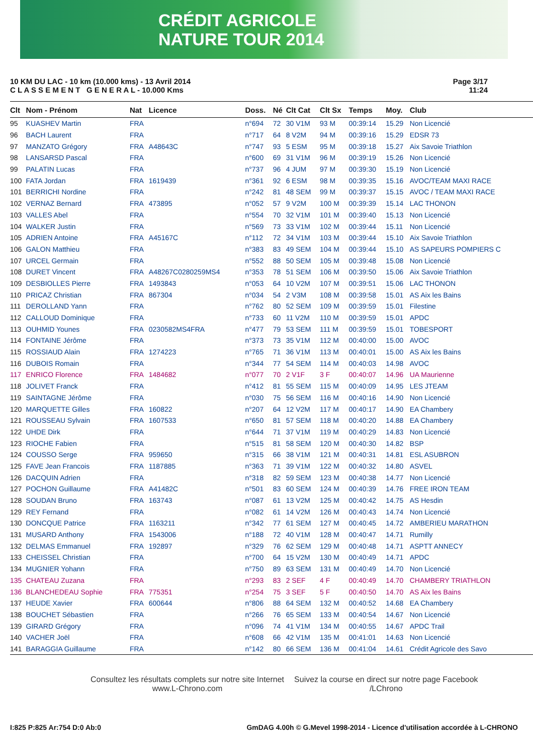CRÉDIT AGRICOLE
NATURE TOUR 2014
10 KM DU LAC - 10 km (10.000 kms) - 13 Avril 2014
C L A S S E M E N T G E N E R A L - 10.000 Kms
Page 3/17
11:24
| Clt | Nom - Prénom | Nat | Licence | Doss. | Né | Clt Cat | Clt Sx | Temps | Moy. | Club |
| --- | --- | --- | --- | --- | --- | --- | --- | --- | --- | --- |
| 95 | KUASHEV Martin | FRA | | n°694 | 72 | 30 V1M | 93 M | 00:39:14 | 15.29 | Non Licencié |
| 96 | BACH Laurent | FRA | | n°717 | 64 | 8 V2M | 94 M | 00:39:16 | 15.29 | EDSR 73 |
| 97 | MANZATO Grégory | FRA | A48643C | n°747 | 93 | 5 ESM | 95 M | 00:39:18 | 15.27 | Aix Savoie Triathlon |
| 98 | LANSARSD Pascal | FRA | | n°600 | 69 | 31 V1M | 96 M | 00:39:19 | 15.26 | Non Licencié |
| 99 | PALATIN Lucas | FRA | | n°737 | 96 | 4 JUM | 97 M | 00:39:30 | 15.19 | Non Licencié |
| 100 | FATA Jordan | FRA | 1619439 | n°361 | 92 | 6 ESM | 98 M | 00:39:35 | 15.16 | AVOC/TEAM MAXI RACE |
| 101 | BERRICHI Nordine | FRA | | n°242 | 81 | 48 SEM | 99 M | 00:39:37 | 15.15 | AVOC / TEAM MAXI RACE |
| 102 | VERNAZ Bernard | FRA | 473895 | n°052 | 57 | 9 V2M | 100 M | 00:39:39 | 15.14 | LAC THONON |
| 103 | VALLES Abel | FRA | | n°554 | 70 | 32 V1M | 101 M | 00:39:40 | 15.13 | Non Licencié |
| 104 | WALKER Justin | FRA | | n°569 | 73 | 33 V1M | 102 M | 00:39:44 | 15.11 | Non Licencié |
| 105 | ADRIEN Antoine | FRA | A45167C | n°112 | 72 | 34 V1M | 103 M | 00:39:44 | 15.10 | Aix Savoie Triathlon |
| 106 | GALON Matthieu | FRA | | n°383 | 83 | 49 SEM | 104 M | 00:39:44 | 15.10 | AS SAPEURS POMPIERS C |
| 107 | URCEL Germain | FRA | | n°552 | 88 | 50 SEM | 105 M | 00:39:48 | 15.08 | Non Licencié |
| 108 | DURET Vincent | FRA | A48267C0280259MS4 | n°353 | 78 | 51 SEM | 106 M | 00:39:50 | 15.06 | Aix Savoie Triathlon |
| 109 | DESBIOLLES Pierre | FRA | 1493843 | n°053 | 64 | 10 V2M | 107 M | 00:39:51 | 15.06 | LAC THONON |
| 110 | PRICAZ Christian | FRA | 867304 | n°034 | 54 | 2 V3M | 108 M | 00:39:58 | 15.01 | AS Aix les Bains |
| 111 | DEROLLAND Yann | FRA | | n°762 | 80 | 52 SEM | 109 M | 00:39:59 | 15.01 | Filestine |
| 112 | CALLOUD Dominique | FRA | | n°733 | 60 | 11 V2M | 110 M | 00:39:59 | 15.01 | APDC |
| 113 | OUHMID Younes | FRA | 0230582MS4FRA | n°477 | 79 | 53 SEM | 111 M | 00:39:59 | 15.01 | TOBESPORT |
| 114 | FONTAINE Jérôme | FRA | | n°373 | 73 | 35 V1M | 112 M | 00:40:00 | 15.00 | AVOC |
| 115 | ROSSIAUD Alain | FRA | 1274223 | n°765 | 71 | 36 V1M | 113 M | 00:40:01 | 15.00 | AS Aix les Bains |
| 116 | DUBOIS Romain | FRA | | n°344 | 77 | 54 SEM | 114 M | 00:40:03 | 14.98 | AVOC |
| 117 | ENRICO Florence | FRA | 1484682 | n°077 | 70 | 2 V1F | 3 F | 00:40:07 | 14.96 | UA Maurienne |
| 118 | JOLIVET Franck | FRA | | n°412 | 81 | 55 SEM | 115 M | 00:40:09 | 14.95 | LES JTEAM |
| 119 | SAINTAGNE Jérôme | FRA | | n°030 | 75 | 56 SEM | 116 M | 00:40:16 | 14.90 | Non Licencié |
| 120 | MARQUETTE Gilles | FRA | 160822 | n°207 | 64 | 12 V2M | 117 M | 00:40:17 | 14.90 | EA Chambery |
| 121 | ROUSSEAU Sylvain | FRA | 1607533 | n°650 | 81 | 57 SEM | 118 M | 00:40:20 | 14.88 | EA Chambery |
| 122 | UHDE Dirk | FRA | | n°644 | 71 | 37 V1M | 119 M | 00:40:29 | 14.83 | Non Licencié |
| 123 | RIOCHE Fabien | FRA | | n°515 | 81 | 58 SEM | 120 M | 00:40:30 | 14.82 | BSP |
| 124 | COUSSO Serge | FRA | 959650 | n°315 | 66 | 38 V1M | 121 M | 00:40:31 | 14.81 | ESL ASUBRON |
| 125 | FAVE Jean Francois | FRA | 1187885 | n°363 | 71 | 39 V1M | 122 M | 00:40:32 | 14.80 | ASVEL |
| 126 | DACQUIN Adrien | FRA | | n°318 | 82 | 59 SEM | 123 M | 00:40:38 | 14.77 | Non Licencié |
| 127 | POCHON Guillaume | FRA | A41482C | n°501 | 83 | 60 SEM | 124 M | 00:40:39 | 14.76 | FREE IRON TEAM |
| 128 | SOUDAN Bruno | FRA | 163743 | n°087 | 61 | 13 V2M | 125 M | 00:40:42 | 14.75 | AS Hesdin |
| 129 | REY Fernand | FRA | | n°082 | 61 | 14 V2M | 126 M | 00:40:43 | 14.74 | Non Licencié |
| 130 | DONCQUE Patrice | FRA | 1163211 | n°342 | 77 | 61 SEM | 127 M | 00:40:45 | 14.72 | AMBERIEU MARATHON |
| 131 | MUSARD Anthony | FRA | 1543006 | n°188 | 72 | 40 V1M | 128 M | 00:40:47 | 14.71 | Rumilly |
| 132 | DELMAS Emmanuel | FRA | 192897 | n°329 | 76 | 62 SEM | 129 M | 00:40:48 | 14.71 | ASPTT ANNECY |
| 133 | CHEISSEL Christian | FRA | | n°700 | 64 | 15 V2M | 130 M | 00:40:49 | 14.71 | APDC |
| 134 | MUGNIER Yohann | FRA | | n°750 | 89 | 63 SEM | 131 M | 00:40:49 | 14.70 | Non Licencié |
| 135 | CHATEAU Zuzana | FRA | | n°293 | 83 | 2 SEF | 4 F | 00:40:49 | 14.70 | CHAMBERY TRIATHLON |
| 136 | BLANCHEDEAU Sophie | FRA | 775351 | n°254 | 75 | 3 SEF | 5 F | 00:40:50 | 14.70 | AS Aix les Bains |
| 137 | HEUDE Xavier | FRA | 600644 | n°806 | 88 | 64 SEM | 132 M | 00:40:52 | 14.68 | EA Chambery |
| 138 | BOUCHET Sébastien | FRA | | n°266 | 76 | 65 SEM | 133 M | 00:40:54 | 14.67 | Non Licencié |
| 139 | GIRARD Grégory | FRA | | n°096 | 74 | 41 V1M | 134 M | 00:40:55 | 14.67 | APDC Trail |
| 140 | VACHER Joël | FRA | | n°608 | 66 | 42 V1M | 135 M | 00:41:01 | 14.63 | Non Licencié |
| 141 | BARAGGIA Guillaume | FRA | | n°142 | 80 | 66 SEM | 136 M | 00:41:04 | 14.61 | Crédit Agricole des Savo |
Consultez les résultats complets sur notre site Internet
www.L-Chrono.com
Suivez la course en direct sur notre page Facebook
/LChrono
I:825 P:825 Ar:754 D:0 Ab:0 GmDAG 4.00h © G.Mevel 1998-2014 - Licence d'utilisation accordée à L-CHRONO